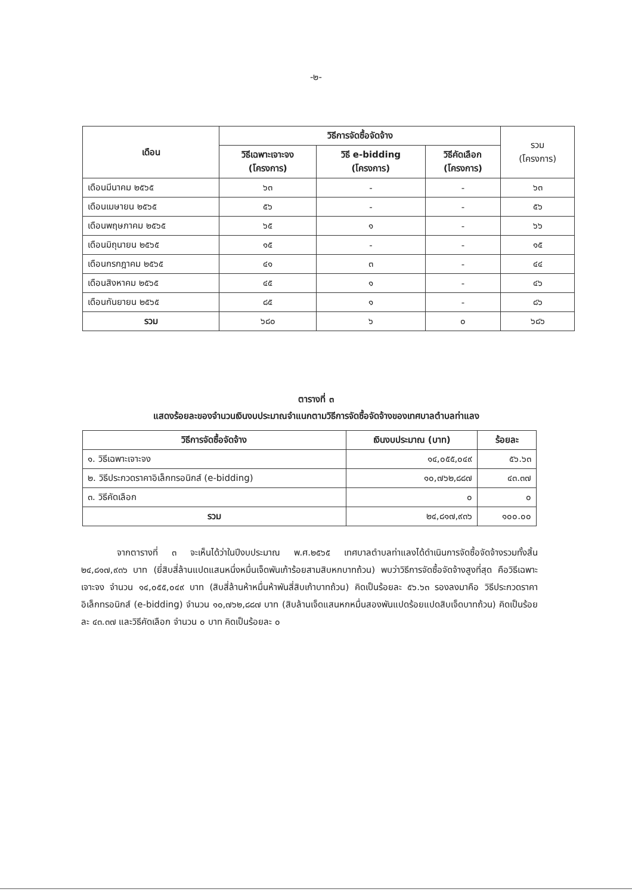-๒-
| เดือน | วิธีการจัดซื้อจัดจ้าง | | | รวม (โครงการ) |
| --- | --- | --- | --- | --- |
| | วิธีเฉพาะเจาะจง (โครงการ) | วิธี e-bidding (โครงการ) | วิธีคัดเลือก (โครงการ) | |
| เดือนมีนาคม ๒๕๖๕ | ๖๓ | - | - | ๖๓ |
| เดือนเมษายน ๒๕๖๕ | ๕๖ | - | - | ๕๖ |
| เดือนพฤษภาคม ๒๕๖๕ | ๖๕ | ๑ | - | ๖๖ |
| เดือนมิถุนายน ๒๕๖๕ | ๑๕ | - | - | ๑๕ |
| เดือนกรกฎาคม ๒๕๖๕ | ๔๑ | ๓ | - | ๔๔ |
| เดือนสิงหาคม ๒๕๖๕ | ๔๕ | ๑ | - | ๔๖ |
| เดือนกันยายน ๒๕๖๕ | ๘๕ | ๑ | - | ๘๖ |
| รวม | ๖๘๐ | ๖ | ๐ | ๖๘๖ |
ตารางที่ ๓
แสดงร้อยละของจำนวนเงินงบประมาณจำแนกตามวิธีการจัดซื้อจัดจ้างของเทศบาลตำบลท่าแลง
| วิธีการจัดซื้อจัดจ้าง | เงินงบประมาณ (บาท) | ร้อยละ |
| --- | --- | --- |
| ๑. วิธีเฉพาะเจาะจง | ๑๔,๐๕๕,๐๔๙ | ๕๖.๖๓ |
| ๒. วิธีประกวดราคาอิเล็กทรอนิกส์ (e-bidding) | ๑๐,๗๖๒,๘๘๗ | ๔๓.๓๗ |
| ๓. วิธีคัดเลือก | ๐ | ๐ |
| รวม | ๒๔,๘๑๗,๙๓๖ | ๑๐๐.๐๐ |
จากตารางที่ ๓ จะเห็นได้ว่าในปีงบประมาณ พ.ศ.๒๕๖๕ เทศบาลตำบลท่าแลงได้ดำเนินการจัดซื้อจัดจ้างรวมทั้งสิ้น ๒๔,๘๑๗,๙๓๖ บาท (ยี่สิบสี่ล้านแปดแสนหนึ่งหมื่นเจ็ดพันเก้าร้อยสามสิบหกบาทถ้วน) พบว่าวิธีการจัดซื้อจัดจ้างสูงที่สุด คือวิธีเฉพาะเจาะจง จำนวน ๑๔,๐๕๕,๐๔๙ บาท (สิบสี่ล้านห้าหมื่นห้าพันสี่สิบเก้าบาทถ้วน) คิดเป็นร้อยละ ๕๖.๖๓ รองลงมาคือ วิธีประกวดราคาอิเล็กทรอนิกส์ (e-bidding) จำนวน ๑๐,๗๖๒,๘๘๗ บาท (สิบล้านเจ็ดแสนหกหมื่นสองพันแปดร้อยแปดสิบเจ็ดบาทถ้วน) คิดเป็นร้อยละ ๔๓.๓๗ และวิธีคัดเลือก จำนวน ๐ บาท คิดเป็นร้อยละ ๐